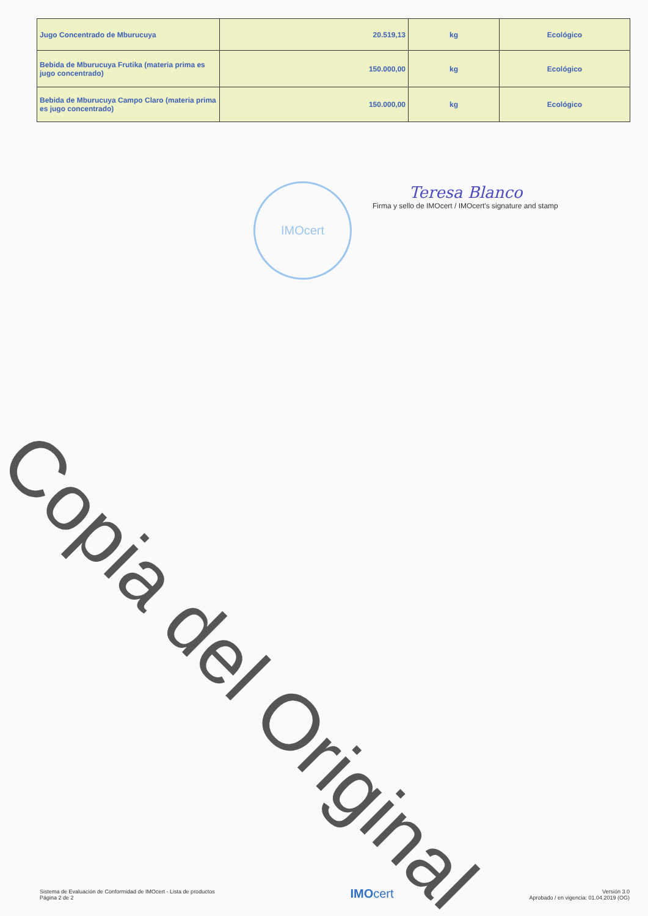| Jugo Concentrado de Mburucuya | 20.519,13 | kg | Ecológico |
| Bebida de Mburucuya Frutika (materia prima es jugo concentrado) | 150.000,00 | kg | Ecológico |
| Bebida de Mburucuya Campo Claro (materia prima es jugo concentrado) | 150.000,00 | kg | Ecológico |
IMOcert
Teresa Blanco
Firma y sello de IMOcert / IMOcert's signature and stamp
Copia del Original
Sistema de Evaluación de Conformidad de IMOcert - Lista de productos
Página 2 de 2
IMOcert
Versión 3.0
Aprobado / en vigencia: 01.04.2019 (OG)